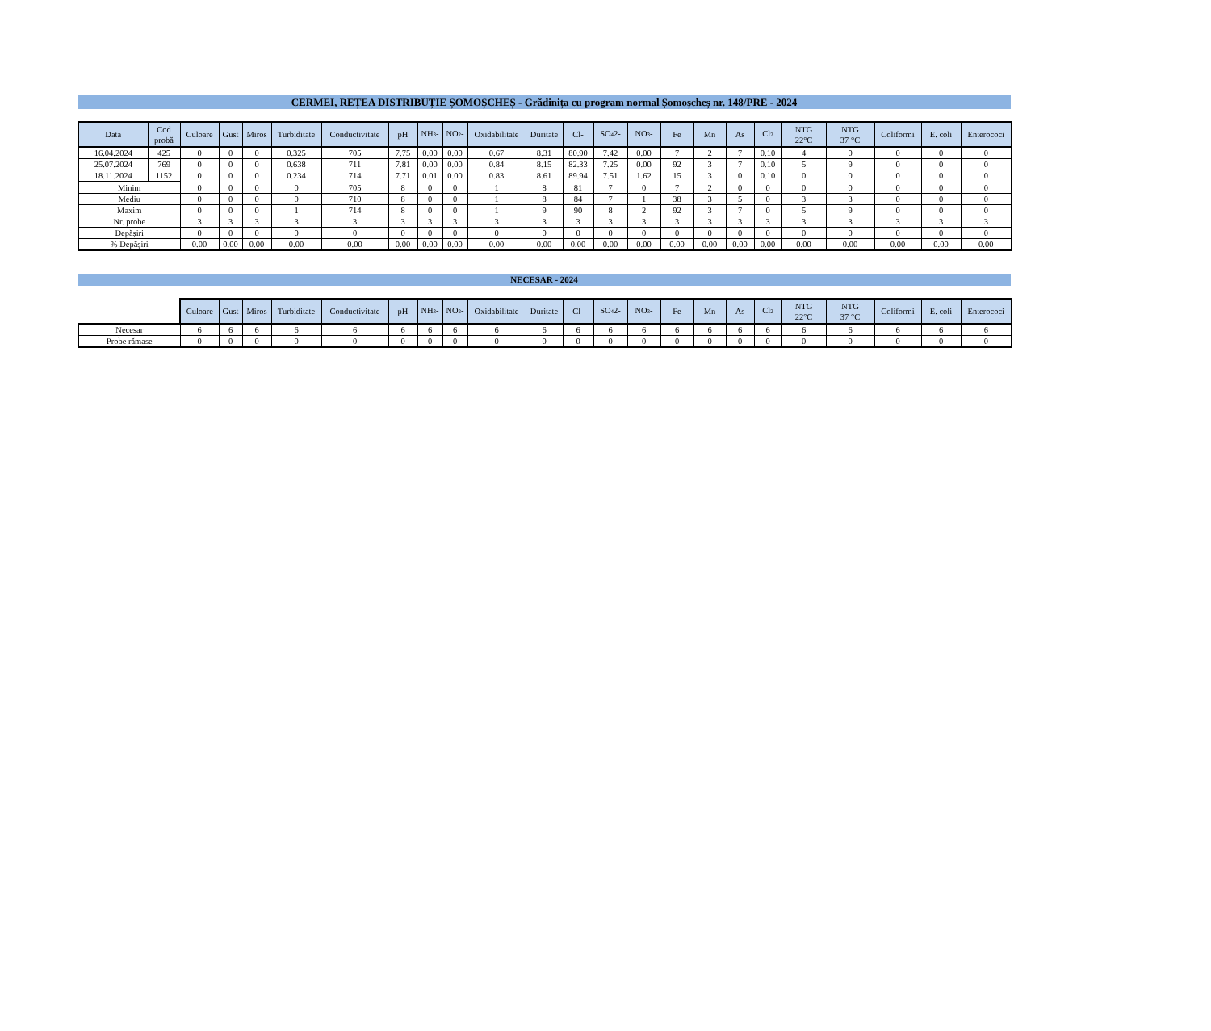CERMEI, REȚEA DISTRIBUȚIE ȘOMOȘCHEȘ - Grădinița cu program normal Șomoșcheș nr. 148/PRE - 2024
| Data | Cod probă | Culoare | Gust | Miros | Turbiditate | Conductivitate | pH | NH<sub>3</sub>- | NO<sub>2</sub>- | Oxidabilitate | Duritate | Cl- | SO<sub>4</sub>2- | NO<sub>3</sub>- | Fe | Mn | As | Cl<sub>2</sub> | NTG 22°C | NTG 37 °C | Coliformi | E. coli | Enterococi |
| --- | --- | --- | --- | --- | --- | --- | --- | --- | --- | --- | --- | --- | --- | --- | --- | --- | --- | --- | --- | --- | --- | --- | --- |
| 16.04.2024 | 425 | 0 | 0 | 0 | 0.325 | 705 | 7.75 | 0.00 | 0.00 | 0.67 | 8.31 | 80.90 | 7.42 | 0.00 | 7 | 2 | 7 | 0.10 | 4 | 0 | 0 | 0 | 0 |
| 25.07.2024 | 769 | 0 | 0 | 0 | 0.638 | 711 | 7.81 | 0.00 | 0.00 | 0.84 | 8.15 | 82.33 | 7.25 | 0.00 | 92 | 3 | 7 | 0.10 | 5 | 9 | 0 | 0 | 0 |
| 18.11.2024 | 1152 | 0 | 0 | 0 | 0.234 | 714 | 7.71 | 0.01 | 0.00 | 0.83 | 8.61 | 89.94 | 7.51 | 1.62 | 15 | 3 | 0 | 0.10 | 0 | 0 | 0 | 0 | 0 |
| Minim | | 0 | 0 | 0 | 0 | 705 | 8 | 0 | 0 | 1 | 8 | 81 | 7 | 0 | 7 | 2 | 0 | 0 | 0 | 0 | 0 | 0 | 0 |
| Mediu | | 0 | 0 | 0 | 0 | 710 | 8 | 0 | 0 | 1 | 8 | 84 | 7 | 1 | 38 | 3 | 5 | 0 | 3 | 3 | 0 | 0 | 0 |
| Maxim | | 0 | 0 | 0 | 1 | 714 | 8 | 0 | 0 | 1 | 9 | 90 | 8 | 2 | 92 | 3 | 7 | 0 | 5 | 9 | 0 | 0 | 0 |
| Nr. probe | | 3 | 3 | 3 | 3 | 3 | 3 | 3 | 3 | 3 | 3 | 3 | 3 | 3 | 3 | 3 | 3 | 3 | 3 | 3 | 3 | 3 | 3 |
| Depășiri | | 0 | 0 | 0 | 0 | 0 | 0 | 0 | 0 | 0 | 0 | 0 | 0 | 0 | 0 | 0 | 0 | 0 | 0 | 0 | 0 | 0 | 0 |
| % Depășiri | | 0.00 | 0.00 | 0.00 | 0.00 | 0.00 | 0.00 | 0.00 | 0.00 | 0.00 | 0.00 | 0.00 | 0.00 | 0.00 | 0.00 | 0.00 | 0.00 | 0.00 | 0.00 | 0.00 | 0.00 | 0.00 | 0.00 |
NECESAR - 2024
| | Culoare | Gust | Miros | Turbiditate | Conductivitate | pH | NH<sub>3</sub>- | NO<sub>2</sub>- | Oxidabilitate | Duritate | Cl- | SO<sub>4</sub>2- | NO<sub>3</sub>- | Fe | Mn | As | Cl<sub>2</sub> | NTG 22°C | NTG 37 °C | Coliformi | E. coli | Enterococi |
| --- | --- | --- | --- | --- | --- | --- | --- | --- | --- | --- | --- | --- | --- | --- | --- | --- | --- | --- | --- | --- | --- | --- |
| Necesar | 6 | 6 | 6 | 6 | 6 | 6 | 6 | 6 | 6 | 6 | 6 | 6 | 6 | 6 | 6 | 6 | 6 | 6 | 6 | 6 | 6 | 6 |
| Probe rămase | 0 | 0 | 0 | 0 | 0 | 0 | 0 | 0 | 0 | 0 | 0 | 0 | 0 | 0 | 0 | 0 | 0 | 0 | 0 | 0 | 0 | 0 |